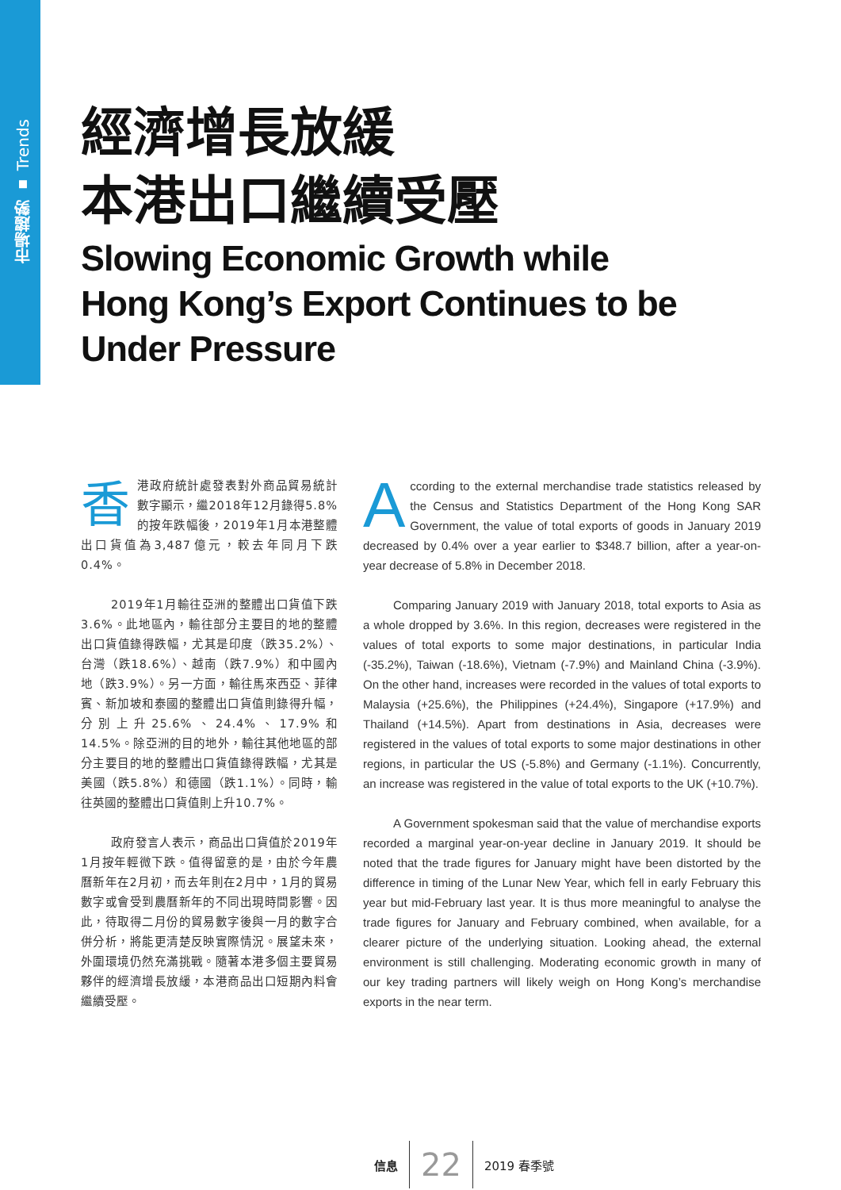市場趨勢 ▪ Trends
經濟增長放緩
本港出口繼續受壓
Slowing Economic Growth while
Hong Kong’s Export Continues to be
Under Pressure
香港政府統計處發表對外商品貿易統計數字顯示，繼2018年12月錄得5.8%的按年跌幅後，2019年1月本港整體出口貨值為3,487億元，較去年同月下跌0.4%。
2019年1月輸往亞洲的整體出口貨值下跌3.6%。此地區內，輸往部分主要目的地的整體出口貨值錄得跌幅，尤其是印度（跌35.2%）、台灣（跌18.6%）、越南（跌7.9%）和中國內地（跌3.9%）。另一方面，輸往馬來西亞、菲律賓、新加坡和泰國的整體出口貨值則錄得升幅，分別上升25.6%、24.4%、17.9%和14.5%。除亞洲的目的地外，輸往其他地區的部分主要目的地的整體出口貨值錄得跌幅，尤其是美國（跌5.8%）和德國（跌1.1%）。同時，輸往英國的整體出口貨值則上升10.7%。
政府發言人表示，商品出口貨值於2019年1月按年輕微下跌。值得留意的是，由於今年農曆新年在2月初，而去年則在2月中，1月的貿易數字或會受到農曆新年的不同出現時間影響。因此，待取得二月份的貿易數字後與一月的數字合併分析，將能更清楚反映實際情況。展望未來，外圍環境仍然充滿挑戰。隨著本港多個主要貿易夥伴的經濟增長放緩，本港商品出口短期內料會繼續受壓。
According to the external merchandise trade statistics released by the Census and Statistics Department of the Hong Kong SAR Government, the value of total exports of goods in January 2019 decreased by 0.4% over a year earlier to $348.7 billion, after a year-on-year decrease of 5.8% in December 2018.
Comparing January 2019 with January 2018, total exports to Asia as a whole dropped by 3.6%. In this region, decreases were registered in the values of total exports to some major destinations, in particular India (-35.2%), Taiwan (-18.6%), Vietnam (-7.9%) and Mainland China (-3.9%). On the other hand, increases were recorded in the values of total exports to Malaysia (+25.6%), the Philippines (+24.4%), Singapore (+17.9%) and Thailand (+14.5%). Apart from destinations in Asia, decreases were registered in the values of total exports to some major destinations in other regions, in particular the US (-5.8%) and Germany (-1.1%). Concurrently, an increase was registered in the value of total exports to the UK (+10.7%).
A Government spokesman said that the value of merchandise exports recorded a marginal year-on-year decline in January 2019. It should be noted that the trade figures for January might have been distorted by the difference in timing of the Lunar New Year, which fell in early February this year but mid-February last year. It is thus more meaningful to analyse the trade figures for January and February combined, when available, for a clearer picture of the underlying situation. Looking ahead, the external environment is still challenging. Moderating economic growth in many of our key trading partners will likely weigh on Hong Kong’s merchandise exports in the near term.
信息 22 2019 春季號